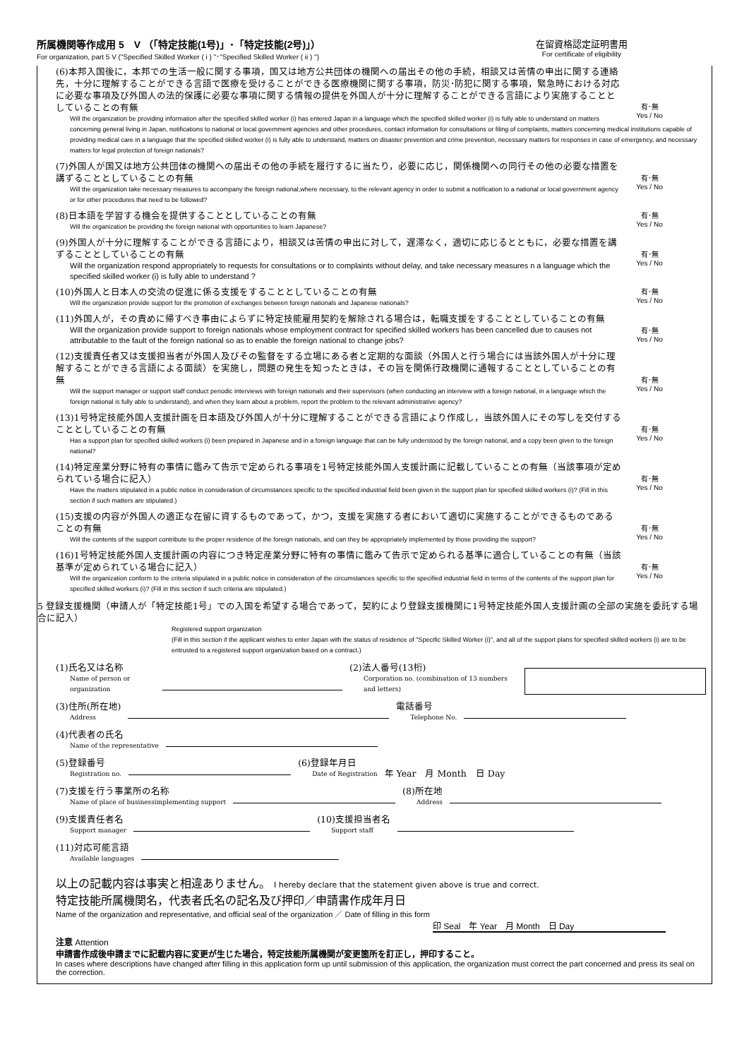所属機関等作成用 5　V （「特定技能(1号)」･「特定技能(2号)」）
For organization, part 5 V ("Specified Skilled Worker ( i ) "･"Specified Skilled Worker ( ii ) ")
在留資格認定証明書用
For certificate of eligibility
有･無
Yes / No
(6)本邦入国後に，本邦での生活一般に関する事項，国又は地方公共団体の機関への届出その他の手続，相談又は苦情の申出に関する連絡先，十分に理解することができる言語で医療を受けることができる医療機関に関する事項，防災･防犯に関する事項，緊急時における対応に必要な事項及び外国人の法的保護に必要な事項に関する情報の提供を外国人が十分に理解することができる言語により実施することとしていることの有無
Will the organization be providing information after the specified skilled worker (i) has entered Japan in a language which the specified skilled worker (i) is fully able to understand on matters concerning general living in Japan, notifications to national or local government agencies and other procedures, contact information for consultations or filing of complaints, matters concerning medical institutions capable of providing medical care in a language that the specified skilled worker (i) is fully able to understand, matters on disaster prevention and crime prevention, necessary matters for responses in case of emergency, and necessary matters for legal protection of foreign nationals?
有･無
Yes / No
(7)外国人が国又は地方公共団体の機関への届出その他の手続を履行するに当たり，必要に応じ，関係機関への同行その他の必要な措置を講ずることとしていることの有無
Will the organization take necessary measures to accompany the foreign national,where necessary, to the relevant agency in order to submit a notification to a national or local government agency or for other procedures that need to be followed?
有･無
Yes / No
(8)日本語を学習する機会を提供することとしていることの有無
Will the organization be providing the foreign national with opportunities to learn Japanese?
有･無
Yes / No
(9)外国人が十分に理解することができる言語により，相談又は苦情の申出に対して，遅滞なく，適切に応じるとともに，必要な措置を講ずることとしていることの有無
Will the organization respond appropriately to requests for consultations or to complaints without delay, and take necessary measures n a language which the specified skilled worker (i) is fully able to understand ?
有･無
Yes / No
(10)外国人と日本人の交流の促進に係る支援をすることとしていることの有無
Will the organization provide support for the promotion of exchanges between foreign nationals and Japanese nationals?
有･無
Yes / No
(11)外国人が，その責めに帰すべき事由によらずに特定技能雇用契約を解除される場合は，転職支援をすることとしていることの有無
Will the organization provide support to foreign nationals whose employment contract for specified skilled workers has been cancelled due to causes not attributable to the fault of the foreign national so as to enable the foreign national to change jobs?
有･無
Yes / No
(12)支援責任者又は支援担当者が外国人及びその監督をする立場にある者と定期的な面談（外国人と行う場合には当該外国人が十分に理解することができる言語による面談）を実施し，問題の発生を知ったときは，その旨を関係行政機関に通報することとしていることの有無
Will the support manager or support staff conduct periodic interviews with foreign nationals and their supervisors (when conducting an interview with a foreign national, in a language which the foreign national is fully able to understand), and when they learn about a problem, report the problem to the relevant administrative agency?
有･無
Yes / No
(13)1号特定技能外国人支援計画を日本語及び外国人が十分に理解することができる言語により作成し，当該外国人にその写しを交付することとしていることの有無
Has a support plan for specified skilled workers (i) been prepared in Japanese and in a foreign language that can be fully understood by the foreign national, and a copy been given to the foreign national?
有･無
Yes / No
(14)特定産業分野に特有の事情に鑑みて告示で定められる事項を1号特定技能外国人支援計画に記載していることの有無（当該事項が定められている場合に記入）
Have the matters stipulated in a public notice in consideration of circumstances specific to the specified industrial field been given in the support plan for specified skilled workers (i)? (Fill in this section if such matters are stipulated.)
有･無
Yes / No
(15)支援の内容が外国人の適正な在留に資するものであって，かつ，支援を実施する者において適切に実施することができるものであることの有無
Will the contents of the support contribute to the proper residence of the foreign nationals, and can they be appropriately implemented by those providing the support?
有･無
Yes / No
(16)1号特定技能外国人支援計画の内容につき特定産業分野に特有の事情に鑑みて告示で定められる基準に適合していることの有無（当該基準が定められている場合に記入）
Will the organization conform to the criteria stipulated in a public notice in consideration of the circumstances specific to the specified industrial field in terms of the contents of the support plan for specified skilled workers (i)? (Fill in this section if such criteria are stipulated.)
5 登録支援機関（申請人が「特定技能1号」での入国を希望する場合であって，契約により登録支援機関に1号特定技能外国人支援計画の全部の実施を委託する場合に記入）
Registered support organization
(Fill in this section if the applicant wishes to enter Japan with the status of residence of "Specific Skilled Worker (i)", and all of the support plans for specified skilled workers (i) are to be entrusted to a registered support organization based on a contract.)
(1)氏名又は名称
Name of person or organization
(2)法人番号(13桁)
Corporation no. (combination of 13 numbers and letters)
(3)住所(所在地)
Address
電話番号
Telephone No.
(4)代表者の氏名
Name of the representative
(5)登録番号
Registration no.
(6)登録年月日
Date of Registration
年 Year　月 Month　日 Day
(7)支援を行う事業所の名称
Name of place of businessimplementing support
(8)所在地
Address
(9)支援責任者名
Support manager
(10)支援担当者名
Support staff
(11)対応可能言語
Available languages
以上の記載内容は事実と相違ありません。 I hereby declare that the statement given above is true and correct.
特定技能所属機関名，代表者氏名の記名及び押印／申請書作成年月日
Name of the organization and representative, and official seal of the organization ／ Date of filling in this form
印 Seal　年 Year　月 Month　日 Day
注意 Attention
申請書作成後申請までに記載内容に変更が生じた場合，特定技能所属機関が変更箇所を訂正し，押印すること。
In cases where descriptions have changed after filling in this application form up until submission of this application, the organization must correct the part concerned and press its seal on the correction.